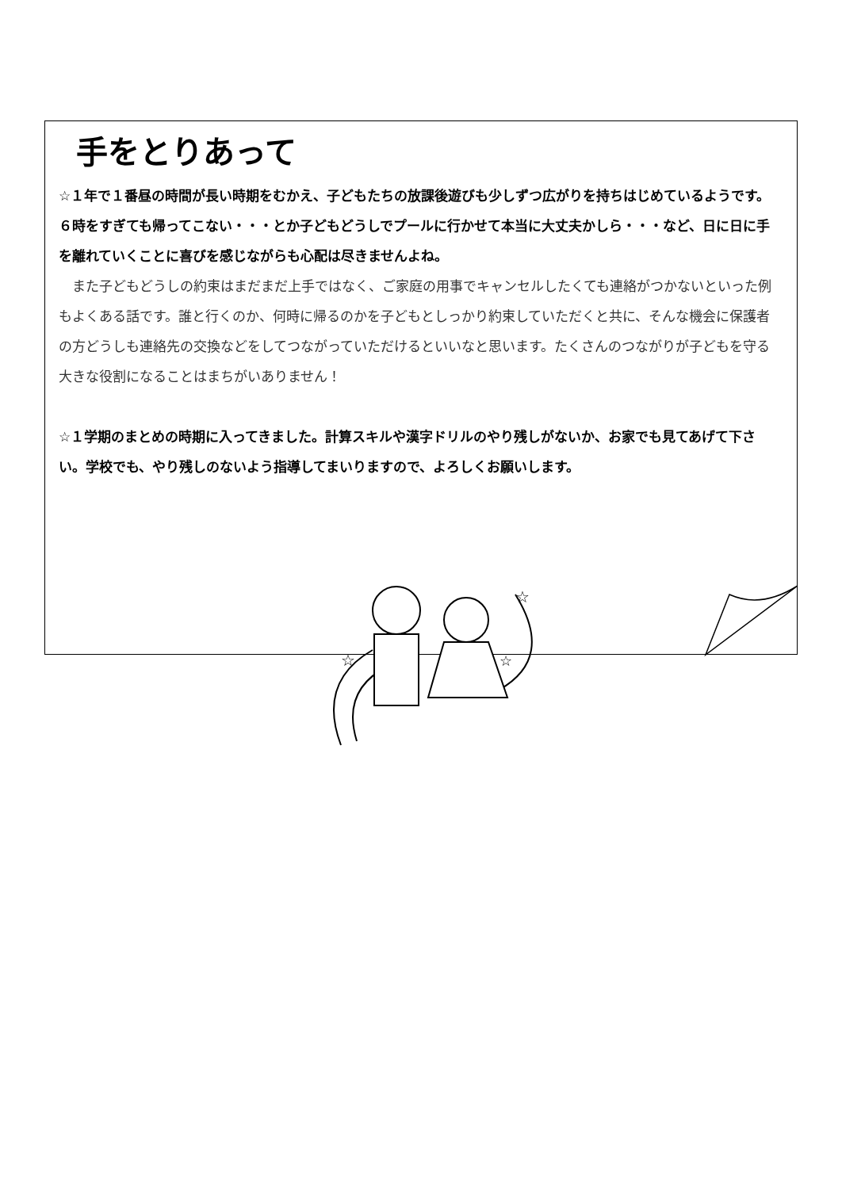手をとりあって
☆１年で１番昼の時間が長い時期をむかえ、子どもたちの放課後遊びも少しずつ広がりを持ちはじめているようです。６時をすぎても帰ってこない・・・とか子どもどうしでプールに行かせて本当に大丈夫かしら・・・など、日に日に手を離れていくことに喜びを感じながらも心配は尽きませんよね。
　また子どもどうしの約束はまだまだ上手ではなく、ご家庭の用事でキャンセルしたくても連絡がつかないといった例もよくある話です。誰と行くのか、何時に帰るのかを子どもとしっかり約束していただくと共に、そんな機会に保護者の方どうしも連絡先の交換などをしてつながっていただけるといいなと思います。たくさんのつながりが子どもを守る大きな役割になることはまちがいありません！
☆１学期のまとめの時期に入ってきました。計算スキルや漢字ドリルのやり残しがないか、お家でも見てあげて下さい。学校でも、やり残しのないよう指導してまいりますので、よろしくお願いします。
☆
☆
☆